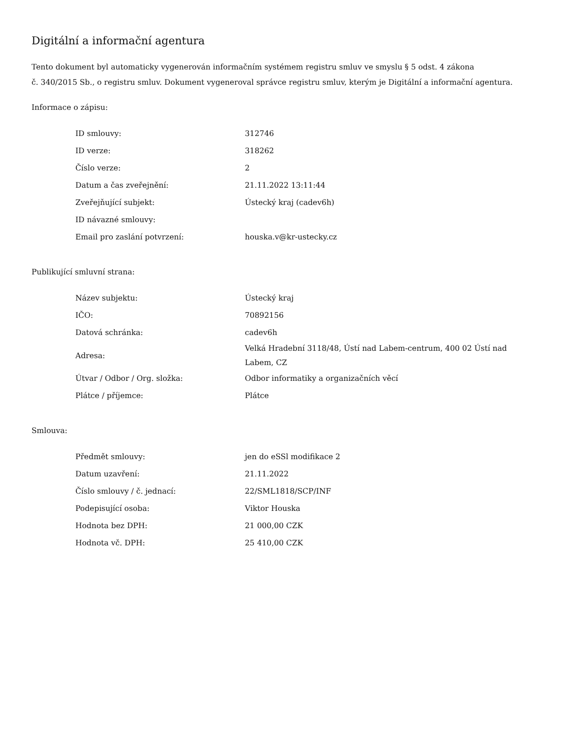Digitální a informační agentura
Tento dokument byl automaticky vygenerován informačním systémem registru smluv ve smyslu § 5 odst. 4 zákona
č. 340/2015 Sb., o registru smluv. Dokument vygeneroval správce registru smluv, kterým je Digitální a informační agentura.
Informace o zápisu:
| ID smlouvy: | 312746 |
| ID verze: | 318262 |
| Číslo verze: | 2 |
| Datum a čas zveřejnění: | 21.11.2022 13:11:44 |
| Zveřejňující subjekt: | Ústecký kraj (cadev6h) |
| ID návazné smlouvy: | |
| Email pro zaslání potvrzení: | houska.v@kr-ustecky.cz |
Publikující smluvní strana:
| Název subjektu: | Ústecký kraj |
| IČO: | 70892156 |
| Datová schránka: | cadev6h |
| Adresa: | Velká Hradební 3118/48, Ústí nad Labem-centrum, 400 02 Ústí nad Labem, CZ |
| Útvar / Odbor / Org. složka: | Odbor informatiky a organizačních věcí |
| Plátce / příjemce: | Plátce |
Smlouva:
| Předmět smlouvy: | jen do eSSl modifikace 2 |
| Datum uzavření: | 21.11.2022 |
| Číslo smlouvy / č. jednací: | 22/SML1818/SCP/INF |
| Podepisující osoba: | Viktor Houska |
| Hodnota bez DPH: | 21 000,00 CZK |
| Hodnota vč. DPH: | 25 410,00 CZK |